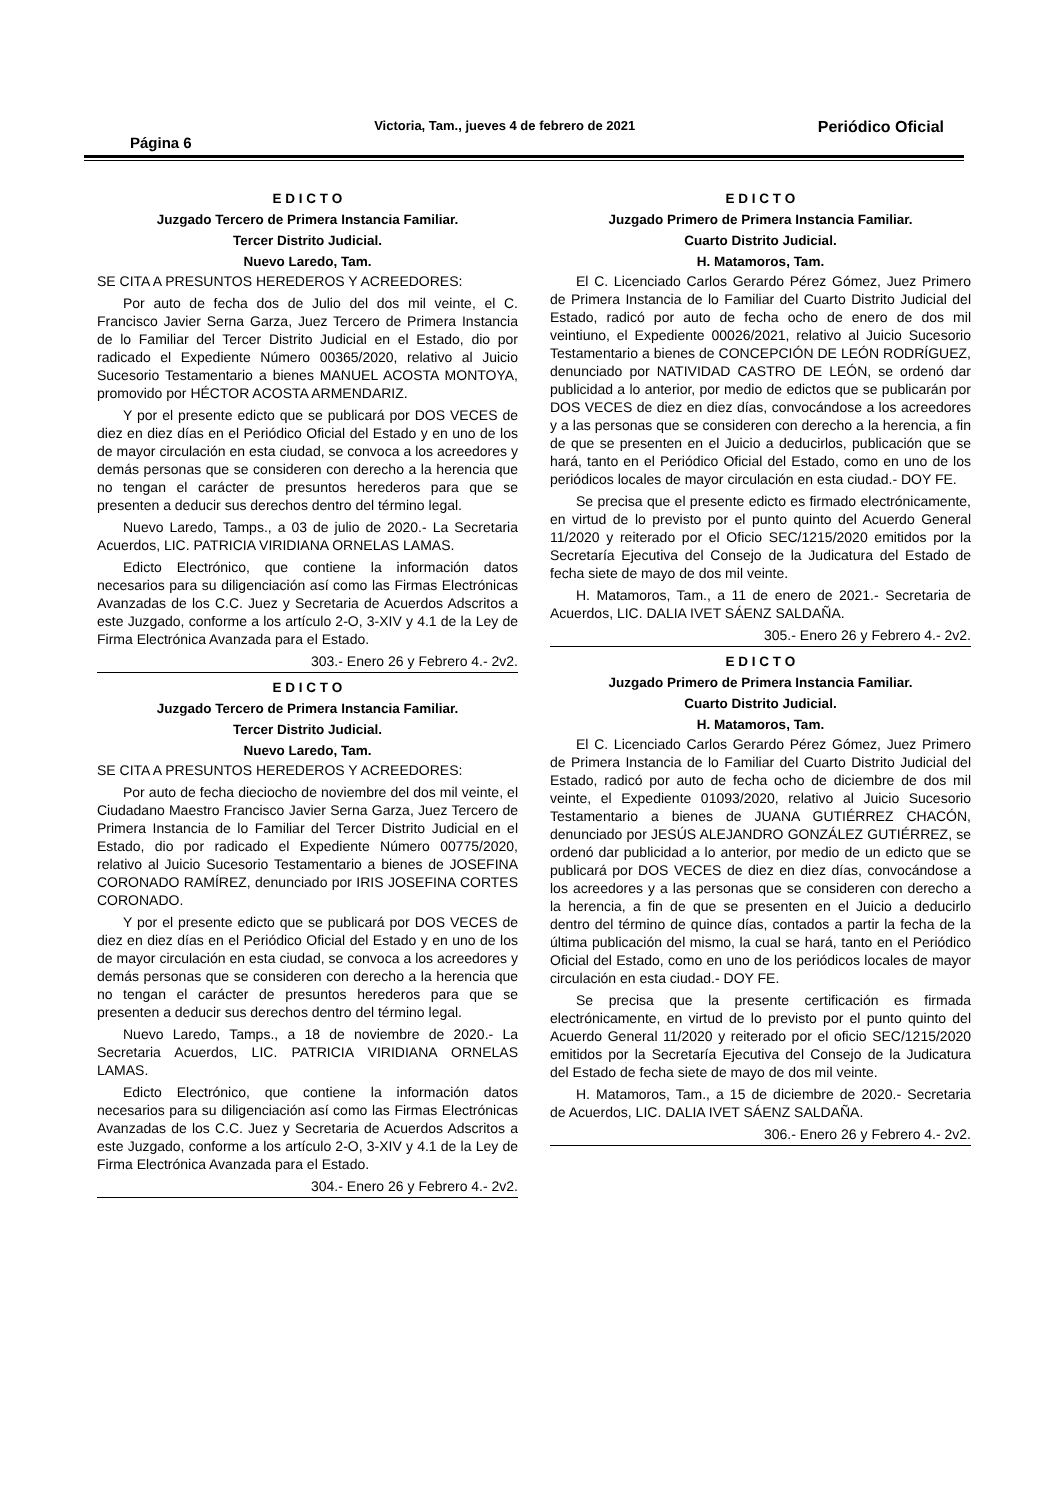Página 6 Victoria, Tam., jueves 4 de febrero de 2021 Periódico Oficial
E D I C T O
Juzgado Tercero de Primera Instancia Familiar.
Tercer Distrito Judicial.
Nuevo Laredo, Tam.
SE CITA A PRESUNTOS HEREDEROS Y ACREEDORES:
Por auto de fecha dos de Julio del dos mil veinte, el C. Francisco Javier Serna Garza, Juez Tercero de Primera Instancia de lo Familiar del Tercer Distrito Judicial en el Estado, dio por radicado el Expediente Número 00365/2020, relativo al Juicio Sucesorio Testamentario a bienes MANUEL ACOSTA MONTOYA, promovido por HÉCTOR ACOSTA ARMENDARIZ.
Y por el presente edicto que se publicará por DOS VECES de diez en diez días en el Periódico Oficial del Estado y en uno de los de mayor circulación en esta ciudad, se convoca a los acreedores y demás personas que se consideren con derecho a la herencia que no tengan el carácter de presuntos herederos para que se presenten a deducir sus derechos dentro del término legal.
Nuevo Laredo, Tamps., a 03 de julio de 2020.- La Secretaria Acuerdos, LIC. PATRICIA VIRIDIANA ORNELAS LAMAS.
Edicto Electrónico, que contiene la información datos necesarios para su diligenciación así como las Firmas Electrónicas Avanzadas de los C.C. Juez y Secretaria de Acuerdos Adscritos a este Juzgado, conforme a los artículo 2-O, 3-XIV y 4.1 de la Ley de Firma Electrónica Avanzada para el Estado.
303.- Enero 26 y Febrero 4.- 2v2.
E D I C T O
Juzgado Tercero de Primera Instancia Familiar.
Tercer Distrito Judicial.
Nuevo Laredo, Tam.
SE CITA A PRESUNTOS HEREDEROS Y ACREEDORES:
Por auto de fecha dieciocho de noviembre del dos mil veinte, el Ciudadano Maestro Francisco Javier Serna Garza, Juez Tercero de Primera Instancia de lo Familiar del Tercer Distrito Judicial en el Estado, dio por radicado el Expediente Número 00775/2020, relativo al Juicio Sucesorio Testamentario a bienes de JOSEFINA CORONADO RAMÍREZ, denunciado por IRIS JOSEFINA CORTES CORONADO.
Y por el presente edicto que se publicará por DOS VECES de diez en diez días en el Periódico Oficial del Estado y en uno de los de mayor circulación en esta ciudad, se convoca a los acreedores y demás personas que se consideren con derecho a la herencia que no tengan el carácter de presuntos herederos para que se presenten a deducir sus derechos dentro del término legal.
Nuevo Laredo, Tamps., a 18 de noviembre de 2020.- La Secretaria Acuerdos, LIC. PATRICIA VIRIDIANA ORNELAS LAMAS.
Edicto Electrónico, que contiene la información datos necesarios para su diligenciación así como las Firmas Electrónicas Avanzadas de los C.C. Juez y Secretaria de Acuerdos Adscritos a este Juzgado, conforme a los artículo 2-O, 3-XIV y 4.1 de la Ley de Firma Electrónica Avanzada para el Estado.
304.- Enero 26 y Febrero 4.- 2v2.
E D I C T O
Juzgado Primero de Primera Instancia Familiar.
Cuarto Distrito Judicial.
H. Matamoros, Tam.
El C. Licenciado Carlos Gerardo Pérez Gómez, Juez Primero de Primera Instancia de lo Familiar del Cuarto Distrito Judicial del Estado, radicó por auto de fecha ocho de enero de dos mil veintiuno, el Expediente 00026/2021, relativo al Juicio Sucesorio Testamentario a bienes de CONCEPCIÓN DE LEÓN RODRÍGUEZ, denunciado por NATIVIDAD CASTRO DE LEÓN, se ordenó dar publicidad a lo anterior, por medio de edictos que se publicarán por DOS VECES de diez en diez días, convocándose a los acreedores y a las personas que se consideren con derecho a la herencia, a fin de que se presenten en el Juicio a deducirlos, publicación que se hará, tanto en el Periódico Oficial del Estado, como en uno de los periódicos locales de mayor circulación en esta ciudad.- DOY FE.
Se precisa que el presente edicto es firmado electrónicamente, en virtud de lo previsto por el punto quinto del Acuerdo General 11/2020 y reiterado por el Oficio SEC/1215/2020 emitidos por la Secretaría Ejecutiva del Consejo de la Judicatura del Estado de fecha siete de mayo de dos mil veinte.
H. Matamoros, Tam., a 11 de enero de 2021.- Secretaria de Acuerdos, LIC. DALIA IVET SÁENZ SALDAÑA.
305.- Enero 26 y Febrero 4.- 2v2.
E D I C T O
Juzgado Primero de Primera Instancia Familiar.
Cuarto Distrito Judicial.
H. Matamoros, Tam.
El C. Licenciado Carlos Gerardo Pérez Gómez, Juez Primero de Primera Instancia de lo Familiar del Cuarto Distrito Judicial del Estado, radicó por auto de fecha ocho de diciembre de dos mil veinte, el Expediente 01093/2020, relativo al Juicio Sucesorio Testamentario a bienes de JUANA GUTIÉRREZ CHACÓN, denunciado por JESÚS ALEJANDRO GONZÁLEZ GUTIÉRREZ, se ordenó dar publicidad a lo anterior, por medio de un edicto que se publicará por DOS VECES de diez en diez días, convocándose a los acreedores y a las personas que se consideren con derecho a la herencia, a fin de que se presenten en el Juicio a deducirlo dentro del término de quince días, contados a partir la fecha de la última publicación del mismo, la cual se hará, tanto en el Periódico Oficial del Estado, como en uno de los periódicos locales de mayor circulación en esta ciudad.- DOY FE.
Se precisa que la presente certificación es firmada electrónicamente, en virtud de lo previsto por el punto quinto del Acuerdo General 11/2020 y reiterado por el oficio SEC/1215/2020 emitidos por la Secretaría Ejecutiva del Consejo de la Judicatura del Estado de fecha siete de mayo de dos mil veinte.
H. Matamoros, Tam., a 15 de diciembre de 2020.- Secretaria de Acuerdos, LIC. DALIA IVET SÁENZ SALDAÑA.
306.- Enero 26 y Febrero 4.- 2v2.